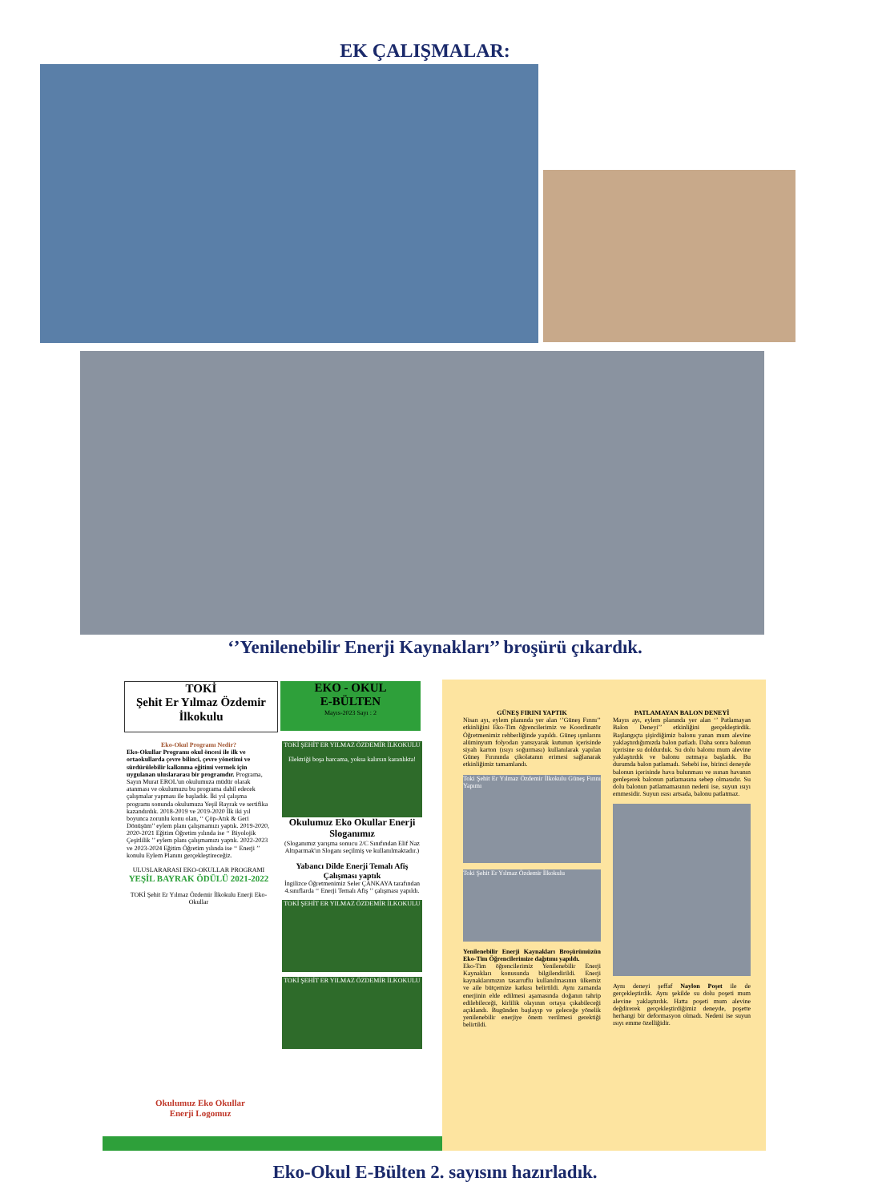EK ÇALIŞMALAR:
‘’Yenilenebilir Enerji Kaynakları’’ broşürü çıkardık.
TOKİ
Şehit Er Yılmaz Özdemir
İlkokulu
EKO - OKUL
E-BÜLTEN
Mayıs-2023 Sayı : 2
Eko-Okul Programı Nedir?
Eko-Okullar Programı okul öncesi ile ilk ve ortaokullarda çevre bilinci, çevre yönetimi ve sürdürülebilir kalkınma eğitimi vermek için uygulanan uluslararası bir programdır. Programa, Sayın Murat EROL'un okulumuza müdür olarak atanması ve okulumuzu bu programa dahil edecek çalışmalar yapması ile başladık. İki yıl çalışma programı sonunda okulumuza Yeşil Bayrak ve sertifika kazandırdık. 2018-2019 ve 2019-2020 İlk iki yıl boyunca zorunlu konu olan, ‘‘ Çöp-Atık & Geri Dönüşüm’’ eylem planı çalışmamızı yaptık. 2019-2020, 2020-2021 Eğitim Öğretim yılında ise ‘‘ Biyolojik Çeşitlilik ’’ eylem planı çalışmamızı yaptık. 2022-2023 ve 2023-2024 Eğitim Öğretim yılında ise ‘‘ Enerji ’’ konulu Eylem Planını gerçekleştireceğiz.
ULUSLARARASI EKO-OKULLAR PROGRAMI
YEŞİL BAYRAK ÖDÜLÜ 2021-2022
TOKİ Şehit Er Yılmaz Özdemir İlkokulu Enerji Eko-Okullar
Okulumuz Eko Okullar Enerji Logomuz
TOKİ ŞEHİT ER YILMAZ ÖZDEMİR İLKOKULU
Elektriği boşa harcama, yoksa kalırsın karanlıkta!
Okulumuz Eko Okullar Enerji Sloganımız
(Sloganımız yarışma sonucu 2/C Sınıfından Elif Naz Altıparmak'ın Sloganı seçilmiş ve kullanılmaktadır.)
Yabancı Dilde Enerji Temalı Afiş Çalışması yaptık
İngilizce Öğretmenimiz Seler ÇANKAYA tarafından 4.sınıflarda ‘‘ Enerji Temalı Afiş ’’ çalışması yapıldı.
TOKİ ŞEHİT ER YILMAZ ÖZDEMİR İLKOKULU
TOKİ ŞEHİT ER YILMAZ ÖZDEMİR İLKOKULU
GÜNEŞ FIRINI YAPTIK
Nisan ayı, eylem planında yer alan ‘’Güneş Fırını’’ etkinliğini Eko-Tim öğrencilerimiz ve Koordinatör Öğretmenimiz rehberliğinde yapıldı. Güneş ışınlarını alüminyum folyodan yansıyarak kutunun içerisinde siyah karton (ısıyı soğurması) kullanılarak yapılan Güneş Fırınında çikolatanın erimesi sağlanarak etkinliğimiz tamamlandı.
Toki Şehit Er Yılmaz Özdemir İlkokulu Güneş Fırını Yapımı
Toki Şehit Er Yılmaz Özdemir İlkokulu
Yenilenebilir Enerji Kaynakları Broşürümüzün Eko-Tim Öğrencilerimize dağıtımı yapıldı.
Eko-Tim öğrencilerimiz Yenilenebilir Enerji Kaynakları konusunda bilgilendirildi. Enerji kaynaklarımızın tasarruflu kullanılmasının ülkemiz ve aile bütçemize katkısı belirtildi. Aynı zamanda enerjinin elde edilmesi aşamasında doğanın tahrip edilebileceği, kirlilik olayının ortaya çıkabileceği açıklandı. Bugünden başlayıp ve geleceğe yönelik yenilenebilir enerjiye önem verilmesi gerektiği belirtildi.
PATLAMAYAN BALON DENEYİ
Mayıs ayı, eylem planında yer alan ‘’ Patlamayan Balon Deneyi’’ etkinliğini gerçekleştirdik. Başlangıçta şişirdiğimiz balonu yanan mum alevine yaklaştırdığımızda balon patladı. Daha sonra balonun içerisine su doldurduk. Su dolu balonu mum alevine yaklaştırdık ve balonu ısıtmaya başladık. Bu durumda balon patlamadı. Sebebi ise, birinci deneyde balonun içerisinde hava bulunması ve ısınan havanın genleşerek balonun patlamasına sebep olmasıdır. Su dolu balonun patlamamasının nedeni ise, suyun ısıyı emmesidir. Suyun ısısı artsada, balonu patlatmaz.
Aynı deneyi şeffaf Naylon Poşet ile de gerçekleştirdik. Aynı şekilde su dolu poşeti mum alevine yaklaştırdık. Hatta poşeti mum alevine değdirerek gerçekleştirdiğimiz deneyde, poşette herhangi bir deformasyon olmadı. Nedeni ise suyun ısıyı emme özelliğidir.
Eko-Okul E-Bülten 2. sayısını hazırladık.